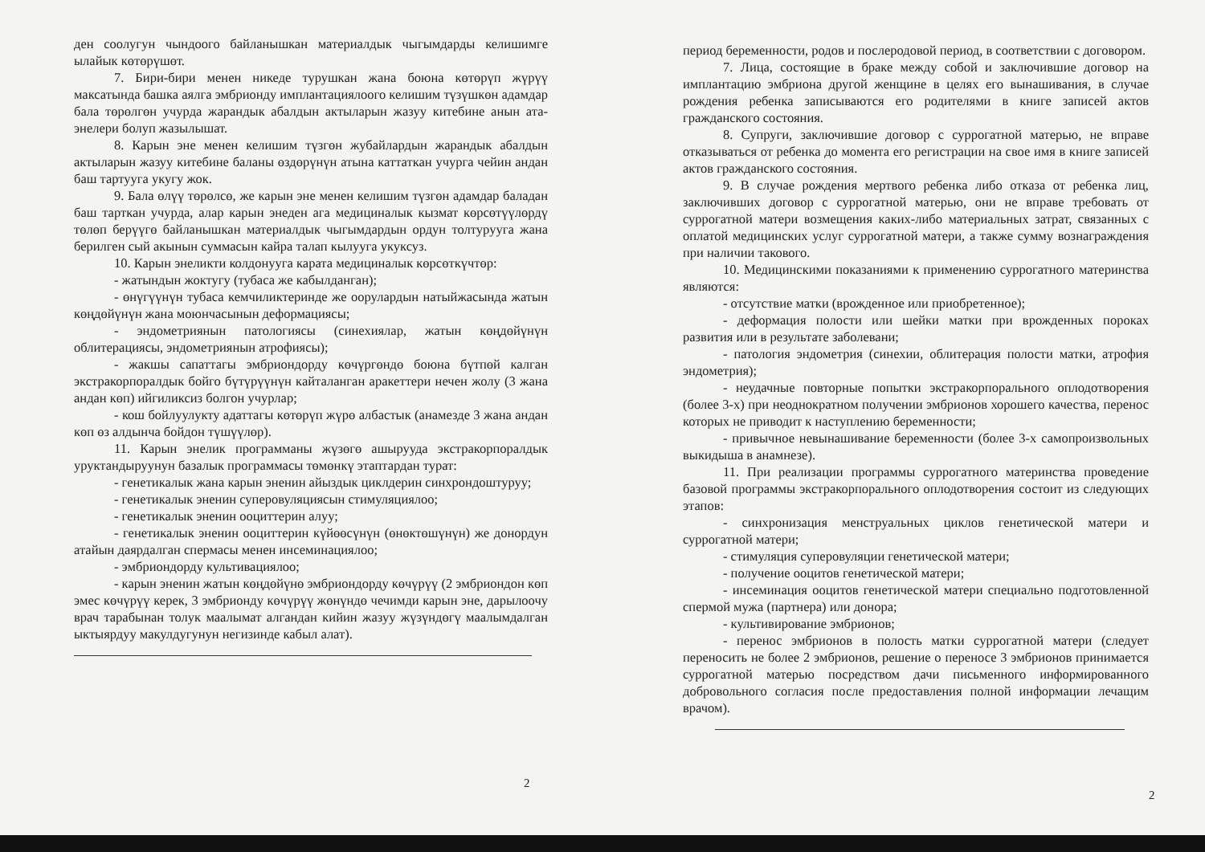ден соолугун чындоого байланышкан материалдык чыгымдарды келишимге ылайык көтөрүшөт.
7. Бири-бири менен никеде турушкан жана боюна көтөрүп жүрүү максатында башка аялга эмбрионду имплантациялоого келишим түзүшкөн адамдар бала төрөлгөн учурда жарандык абалдын актыларын жазуу китебине анын ата-энелери болуп жазылышат.
8. Карын эне менен келишим түзгөн жубайлардын жарандык абалдын актыларын жазуу китебине баланы өздөрүнүн атына каттаткан учурга чейин андан баш тартууга укугу жок.
9. Бала өлүү төрөлсө, же карын эне менен келишим түзгөн адамдар баладан баш тарткан учурда, алар карын энеден ага медициналык кызмат көрсөтүүлөрдү төлөп берүүгө байланышкан материалдык чыгымдардын ордун толтурууга жана берилген сый акынын суммасын кайра талап кылууга укуксуз.
10. Карын энеликти колдонууга карата медициналык көрсөткүчтөр:
- жатындын жоктугу (тубаса же кабылданган);
- өнүгүүнүн тубаса кемчиликтеринде же оорулардын натыйжасында жатын көңдөйүнүн жана моюнчасынын деформациясы;
- эндометриянын патологиясы (синехиялар, жатын көңдөйүнүн облитерациясы, эндометриянын атрофиясы);
- жакшы сапаттагы эмбриондорду көчүргөндө боюна бүтпөй калган экстракорпоралдык бойго бүтүрүүнүн кайталанган аракеттери нечен жолу (3 жана андан көп) ийгиликсиз болгон учурлар;
- кош бойлуулукту адаттагы көтөрүп жүрө албастык (анамезде 3 жана андан көп өз алдынча бойдон түшүүлөр).
11. Карын энелик программаны жүзөгө ашырууда экстракорпоралдык уруктандыруунун базалык программасы төмөнкү этаптардан турат:
- генетикалык жана карын эненин айыздык циклдерин синхрондоштуруу;
- генетикалык эненин суперовуляциясын стимуляциялоо;
- генетикалык эненин ооциттерин алуу;
- генетикалык эненин ооциттерин күйөөсүнүн (өнөктөшүнүн) же донордун атайын даярдалган спермасы менен инсеминациялоо;
- эмбриондорду культивациялоо;
- карын эненин жатын көңдөйүнө эмбриондорду көчүрүү (2 эмбриондон көп эмес көчүрүү керек, 3 эмбрионду көчүрүү жөнүндө чечимди карын эне, дарылоочу врач тарабынан толук маалымат алгандан кийин жазуу жүзүндөгү маалымдалган ыктыярдуу макулдугунун негизинде кабыл алат).
2
период беременности, родов и послеродовой период, в соответствии с договором.
7. Лица, состоящие в браке между собой и заключившие договор на имплантацию эмбриона другой женщине в целях его вынашивания, в случае рождения ребенка записываются его родителями в книге записей актов гражданского состояния.
8. Супруги, заключившие договор с суррогатной матерью, не вправе отказываться от ребенка до момента его регистрации на свое имя в книге записей актов гражданского состояния.
9. В случае рождения мертвого ребенка либо отказа от ребенка лиц, заключивших договор с суррогатной матерью, они не вправе требовать от суррогатной матери возмещения каких-либо материальных затрат, связанных с оплатой медицинских услуг суррогатной матери, а также сумму вознаграждения при наличии такового.
10. Медицинскими показаниями к применению суррогатного материнства являются:
- отсутствие матки (врожденное или приобретенное);
- деформация полости или шейки матки при врожденных пороках развития или в результате заболевани;
- патология эндометрия (синехии, облитерация полости матки, атрофия эндометрия);
- неудачные повторные попытки экстракорпорального оплодотворения (более 3-х) при неоднократном получении эмбрионов хорошего качества, перенос которых не приводит к наступлению беременности;
- привычное невынашивание беременности (более 3-х самопроизвольных выкидыша в анамнезе).
11. При реализации программы суррогатного материнства проведение базовой программы экстракорпорального оплодотворения состоит из следующих этапов:
- синхронизация менструальных циклов генетической матери и суррогатной матери;
- стимуляция суперовуляции генетической матери;
- получение ооцитов генетической матери;
- инсеминация ооцитов генетической матери специально подготовленной спермой мужа (партнера) или донора;
- культивирование эмбрионов;
- перенос эмбрионов в полость матки суррогатной матери (следует переносить не более 2 эмбрионов, решение о переносе 3 эмбрионов принимается суррогатной матерью посредством дачи письменного информированного добровольного согласия после предоставления полной информации лечащим врачом).
2